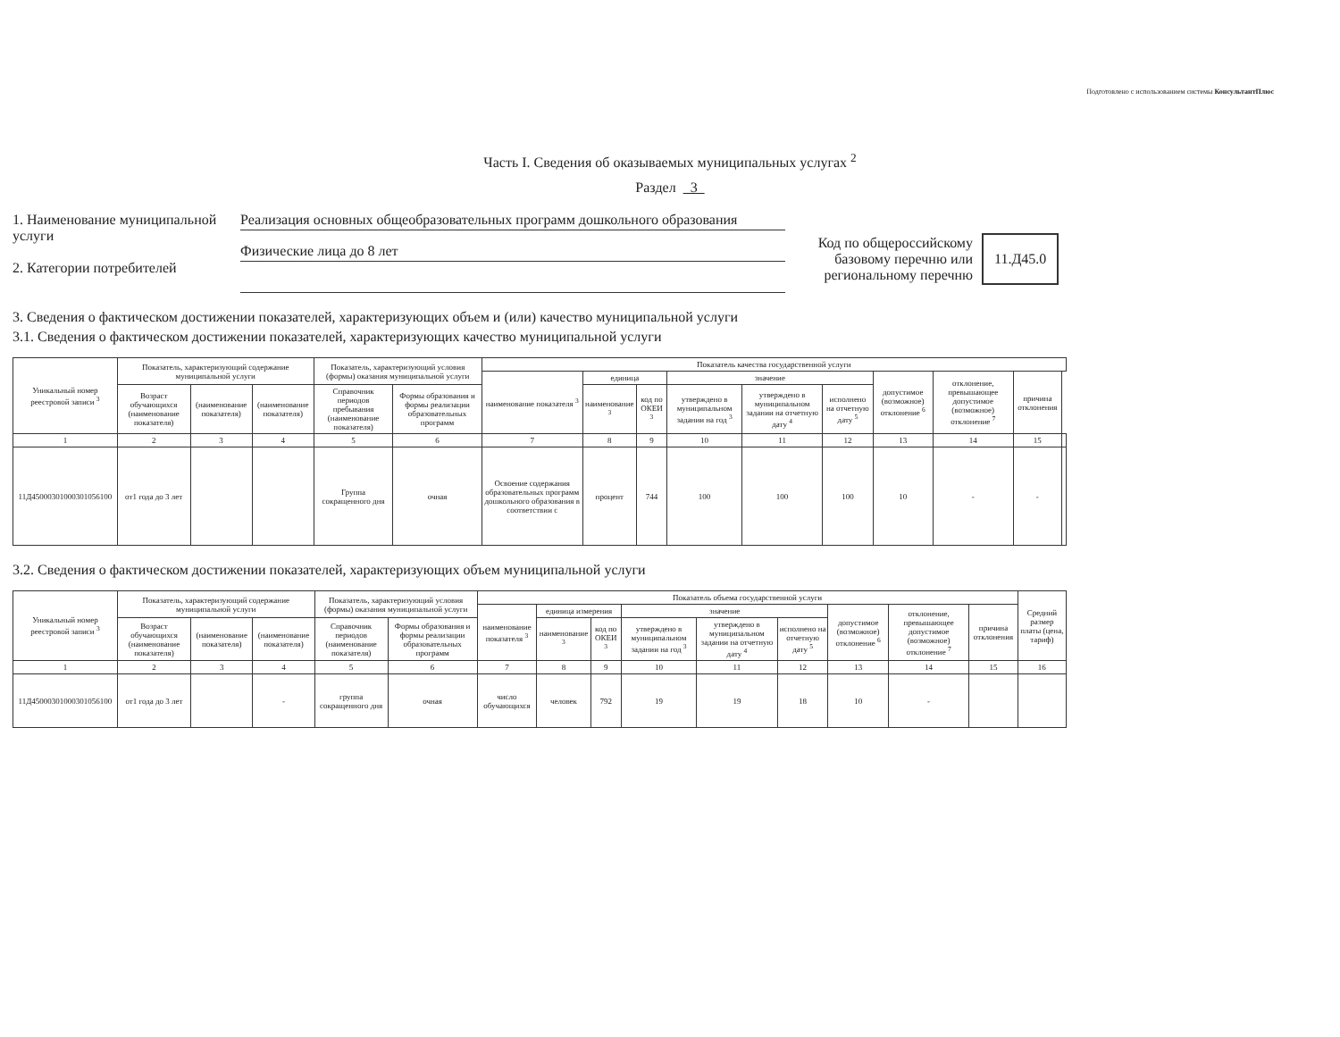Подготовлено с использованием системы КонсультантПлюс
Часть I. Сведения об оказываемых муниципальных услугах <sup>2</sup>
Раздел 3
1. Наименование муниципальной услуги
2. Категории потребителей
Реализация основных общеобразовательных программ дошкольного образования
Физические лица до 8 лет
Код по общероссийскому базовому перечню или региональному перечню
11.Д45.0
3. Сведения о фактическом достижении показателей, характеризующих объем и (или) качество муниципальной услуги
3.1. Сведения о фактическом достижении показателей, характеризующих качество муниципальной услуги
| Уникальный номер реестровой записи <sup>3</sup> | Показатель, характеризующий содержание муниципальной услуги | | | Показатель, характеризующий условия (формы) оказания муниципальной услуги | | Показатель качества государственной услуги | | | | | | | | | |
| --- | --- | --- | --- | --- | --- | --- | --- | --- | --- | --- | --- | --- | --- | --- | --- |
| | | | | | | наименование показателя <sup>3</sup> | единица | | значение | | | допустимое (возможное) отклонение <sup>6</sup> | отклонение, превышающее допустимое (возможное) отклонение <sup>7</sup> | причина отклонения | |
| | Возраст обучающихся (наименование показателя) | (наименование показателя) | (наименование показателя) | Справочник периодов пребывания (наименование показателя) | Формы образования и формы реализации образовательных программ | | наименование <sup>3</sup> | код по ОКЕИ <sup>3</sup> | утверждено в муниципальном задании на год <sup>3</sup> | утверждено в муниципальном задании на отчетную дату <sup>4</sup> | исполнено на отчетную дату <sup>5</sup> | | | | |
| 1 | 2 | 3 | 4 | 5 | 6 | 7 | 8 | 9 | 10 | 11 | 12 | 13 | 14 | 15 | |
| 11Д45000301000301056100 | от1 года до 3 лет | | | Группа сокращенного дня | очная | Освоение содержания образовательных программ дошкольного образования в соответствии с | процент | 744 | 100 | 100 | 100 | 10 | - | - | |
3.2. Сведения о фактическом достижении показателей, характеризующих объем муниципальной услуги
| Уникальный номер реестровой записи <sup>3</sup> | Показатель, характеризующий содержание муниципальной услуги | | | Показатель, характеризующий условия (формы) оказания муниципальной услуги | | Показатель объема государственной услуги | | | | | | | | | Средний размер платы (цена, тариф) |
| --- | --- | --- | --- | --- | --- | --- | --- | --- | --- | --- | --- | --- | --- | --- | --- |
| | | | | | | наименование показателя <sup>3</sup> | единица измерения | | значение | | | допустимое (возможное) отклонение <sup>6</sup> | отклонение, превышающее допустимое (возможное) отклонение <sup>7</sup> | причина отклонения | |
| | Возраст обучающихся (наименование показателя) | (наименование показателя) | (наименование показателя) | Справочник периодов (наименование показателя) | Формы образования и формы реализации образовательных программ | | наименование <sup>3</sup> | код по ОКЕИ <sup>3</sup> | утверждено в муниципальном задании на год <sup>3</sup> | утверждено в муниципальном задании на отчетную дату <sup>4</sup> | исполнено на отчетную дату <sup>5</sup> | | | | |
| 1 | 2 | 3 | 4 | 5 | 6 | 7 | 8 | 9 | 10 | 11 | 12 | 13 | 14 | 15 | 16 |
| 11Д45000301000301056100 | от1 года до 3 лет | | - | группа сокращенного дня | очная | число обучающихся | человек | 792 | 19 | 19 | 18 | 10 | - | | |